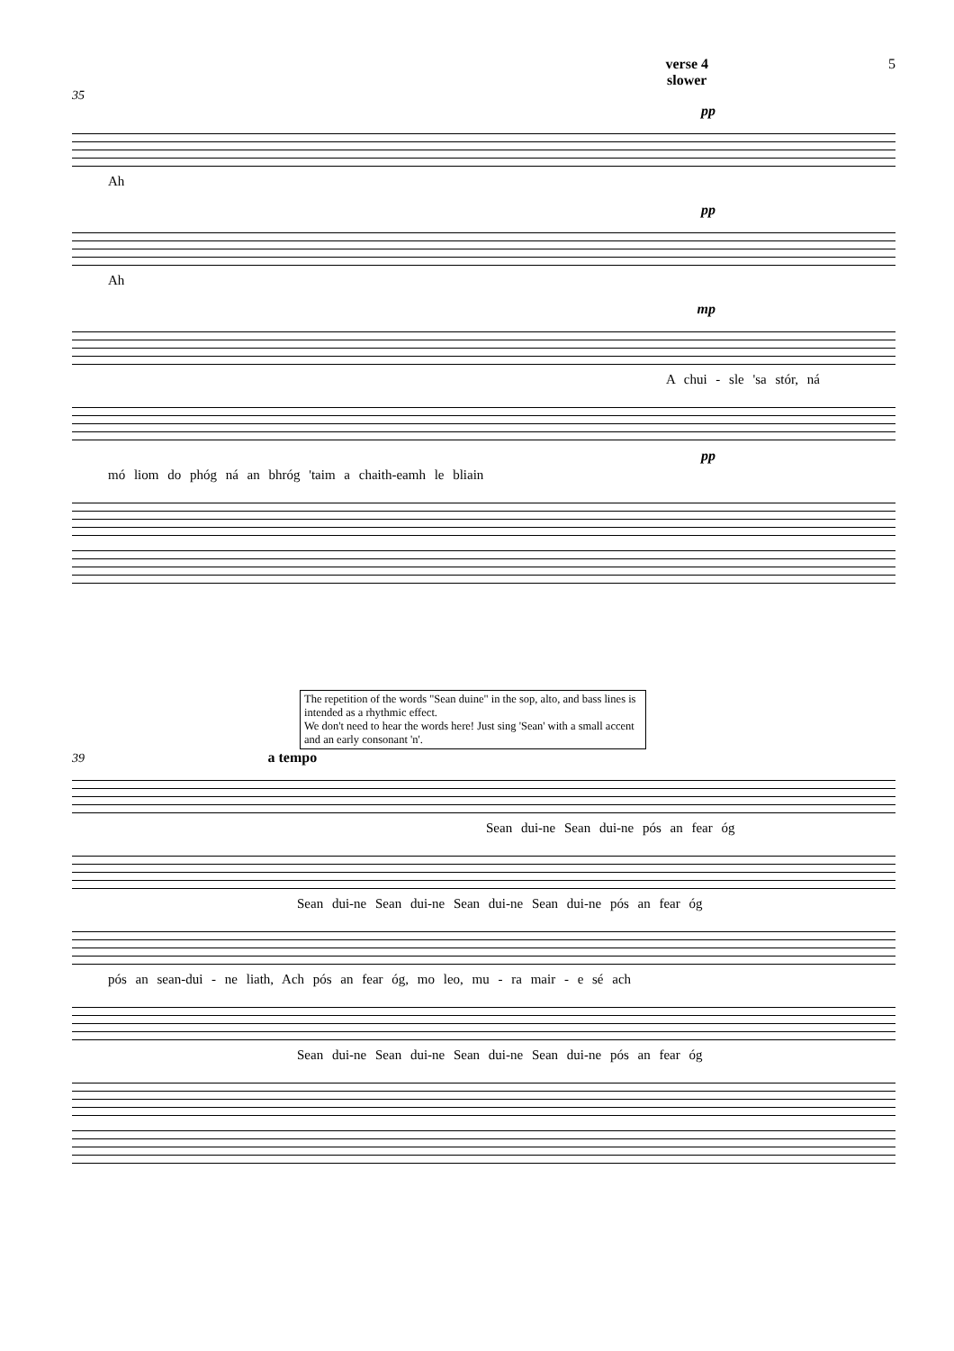verse 4
slower
5
35
pp
Ah
pp
Ah
mp
A chui - sle 'sa stór, ná
pp
mó liom do phóg ná an bhróg 'taim a chaith-eamh le bliain
The repetition of the words "Sean duine" in the sop, alto, and bass lines is intended as a rhythmic effect.
We don't need to hear the words here! Just sing 'Sean' with a small accent and an early consonant 'n'.
39 a tempo
Sean dui-ne Sean dui-ne pós an fear óg
Sean dui-ne Sean dui-ne Sean dui-ne Sean dui-ne pós an fear óg
pós an sean-dui - ne liath, Ach pós an fear óg, mo leo, mu - ra mair - e sé ach
Sean dui-ne Sean dui-ne Sean dui-ne Sean dui-ne pós an fear óg